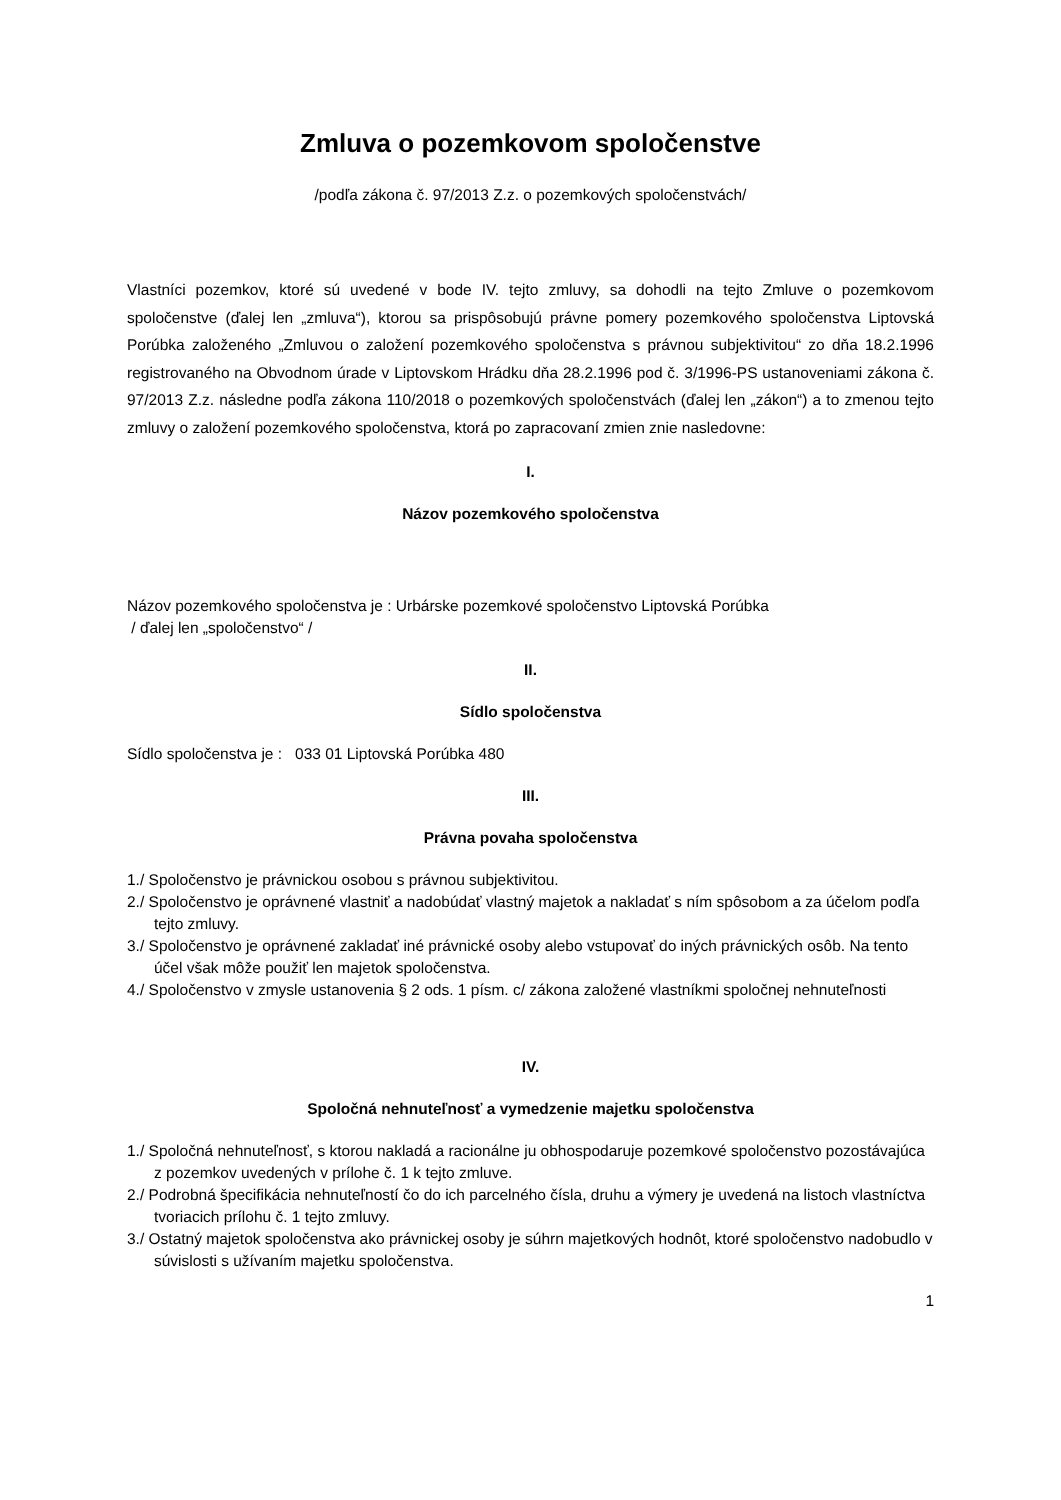Zmluva o pozemkovom spoločenstve
/podľa zákona č. 97/2013 Z.z. o pozemkových spoločenstvách/
Vlastníci pozemkov, ktoré sú uvedené v bode IV. tejto zmluvy, sa dohodli na tejto Zmluve o pozemkovom spoločenstve (ďalej len „zmluva“), ktorou sa prispôsobujú právne pomery pozemkového spoločenstva Liptovská Porúbka založeného „Zmluvou o založení pozemkového spoločenstva s právnou subjektivitou“ zo dňa 18.2.1996 registrovaného na Obvodnom úrade v Liptovskom Hrádku dňa 28.2.1996 pod č. 3/1996-PS ustanoveniami zákona č. 97/2013 Z.z. následne podľa zákona 110/2018 o pozemkových spoločenstvách (ďalej len „zákon“) a to zmenou tejto zmluvy o založení pozemkového spoločenstva, ktorá po zapracovaní zmien znie nasledovne:
I.
Názov pozemkového spoločenstva
Názov pozemkového spoločenstva je : Urbárske pozemkové spoločenstvo Liptovská Porúbka
/ ďalej len „spoločenstvo“ /
II.
Sídlo spoločenstva
Sídlo spoločenstva je : 033 01 Liptovská Porúbka 480
III.
Právna povaha spoločenstva
1./ Spoločenstvo je právnickou osobou s právnou subjektivitou.
2./ Spoločenstvo je oprávnené vlastniť a nadobúdať vlastný majetok a nakladať s ním spôsobom a za účelom podľa tejto zmluvy.
3./ Spoločenstvo je oprávnené zakladať iné právnické osoby alebo vstupovať do iných právnických osôb. Na tento účel však môže použiť len majetok spoločenstva.
4./ Spoločenstvo v zmysle ustanovenia § 2 ods. 1 písm. c/ zákona založené vlastníkmi spoločnej nehnuteľnosti
IV.
Spoločná nehnuteľnosť a vymedzenie majetku spoločenstva
1./ Spoločná nehnuteľnosť, s ktorou nakladá a racionálne ju obhospodaruje pozemkové spoločenstvo pozostávajúca z pozemkov uvedených v prílohe č. 1 k tejto zmluve.
2./ Podrobná špecifikácia nehnuteľností čo do ich parcelného čísla, druhu a výmery je uvedená na listoch vlastníctva tvoriacich prílohu č. 1 tejto zmluvy.
3./ Ostatný majetok spoločenstva ako právnickej osoby je súhrn majetkových hodnôt, ktoré spoločenstvo nadobudlo v súvislosti s užívaním majetku spoločenstva.
1